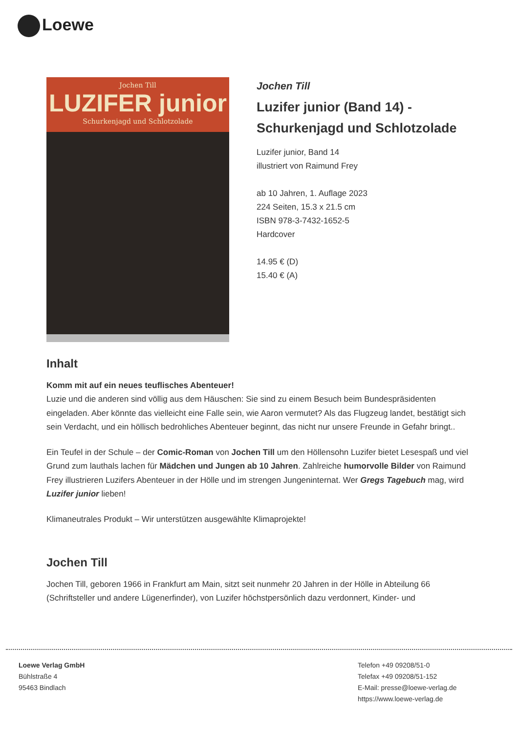Loewe
Jochen Till
LUZIFER junior
Schurkenjagd und Schlotzolade
Jochen Till
Luzifer junior (Band 14) - Schurkenjagd und Schlotzolade
Luzifer junior, Band 14
illustriert von Raimund Frey
ab 10 Jahren, 1. Auflage 2023
224 Seiten, 15.3 x 21.5 cm
ISBN 978-3-7432-1652-5
Hardcover
14.95 € (D)
15.40 € (A)
Inhalt
Komm mit auf ein neues teuflisches Abenteuer!
Luzie und die anderen sind völlig aus dem Häuschen: Sie sind zu einem Besuch beim Bundespräsidenten eingeladen. Aber könnte das vielleicht eine Falle sein, wie Aaron vermutet? Als das Flugzeug landet, bestätigt sich sein Verdacht, und ein höllisch bedrohliches Abenteuer beginnt, das nicht nur unsere Freunde in Gefahr bringt..
Ein Teufel in der Schule – der Comic-Roman von Jochen Till um den Höllensohn Luzifer bietet Lesespaß und viel Grund zum lauthals lachen für Mädchen und Jungen ab 10 Jahren. Zahlreiche humorvolle Bilder von Raimund Frey illustrieren Luzifers Abenteuer in der Hölle und im strengen Jungeninternat. Wer Gregs Tagebuch mag, wird Luzifer junior lieben!
Klimaneutrales Produkt – Wir unterstützen ausgewählte Klimaprojekte!
Jochen Till
Jochen Till, geboren 1966 in Frankfurt am Main, sitzt seit nunmehr 20 Jahren in der Hölle in Abteilung 66 (Schriftsteller und andere Lügenerfinder), von Luzifer höchstpersönlich dazu verdonnert, Kinder- und
Loewe Verlag GmbH
Bühlstraße 4
95463 Bindlach
Telefon +49 09208/51-0
Telefax +49 09208/51-152
E-Mail: presse@loewe-verlag.de
https://www.loewe-verlag.de